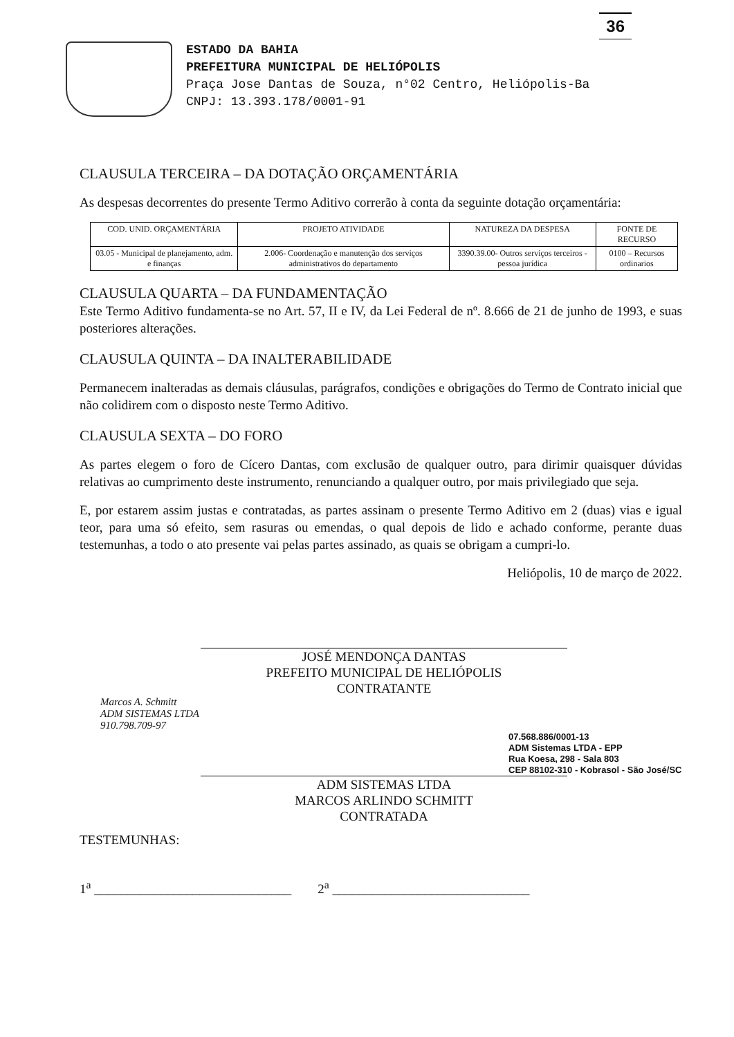36
ESTADO DA BAHIA
PREFEITURA MUNICIPAL DE HELIÓPOLIS
Praça Jose Dantas de Souza, n°02 Centro, Heliópolis-Ba
CNPJ: 13.393.178/0001-91
CLAUSULA TERCEIRA – DA DOTAÇÃO ORÇAMENTÁRIA
As despesas decorrentes do presente Termo Aditivo correrão à conta da seguinte dotação orçamentária:
| COD. UNID. ORÇAMENTÁRIA | PROJETO ATIVIDADE | NATUREZA DA DESPESA | FONTE DE RECURSO |
| --- | --- | --- | --- |
| 03.05 - Municipal de planejamento, adm. e finanças | 2.006- Coordenação e manutenção dos serviços administrativos do departamento | 3390.39.00- Outros serviços terceiros - pessoa jurídica | 0100 – Recursos ordinarios |
CLAUSULA QUARTA – DA FUNDAMENTAÇÃO
Este Termo Aditivo fundamenta-se no Art. 57, II e IV, da Lei Federal de nº. 8.666 de 21 de junho de 1993, e suas posteriores alterações.
CLAUSULA QUINTA – DA INALTERABILIDADE
Permanecem inalteradas as demais cláusulas, parágrafos, condições e obrigações do Termo de Contrato inicial que não colidirem com o disposto neste Termo Aditivo.
CLAUSULA SEXTA – DO FORO
As partes elegem o foro de Cícero Dantas, com exclusão de qualquer outro, para dirimir quaisquer dúvidas relativas ao cumprimento deste instrumento, renunciando a qualquer outro, por mais privilegiado que seja.
E, por estarem assim justas e contratadas, as partes assinam o presente Termo Aditivo em 2 (duas) vias e igual teor, para uma só efeito, sem rasuras ou emendas, o qual depois de lido e achado conforme, perante duas testemunhas, a todo o ato presente vai pelas partes assinado, as quais se obrigam a cumpri-lo.
Heliópolis, 10 de março de 2022.
JOSÉ MENDONÇA DANTAS
PREFEITO MUNICIPAL DE HELIÓPOLIS
CONTRATANTE
Marcos A. Schmitt
ADM SISTEMAS LTDA
910.798.709-97
07.568.886/0001-13
ADM Sistemas LTDA - EPP
Rua Koesa, 298 - Sala 803
CEP 88102-310 - Kobrasol - São José/SC
ADM SISTEMAS LTDA
MARCOS ARLINDO SCHMITT
CONTRATADA
TESTEMUNHAS:
1<sup>a</sup> ______________________________ 2<sup>a</sup> ______________________________